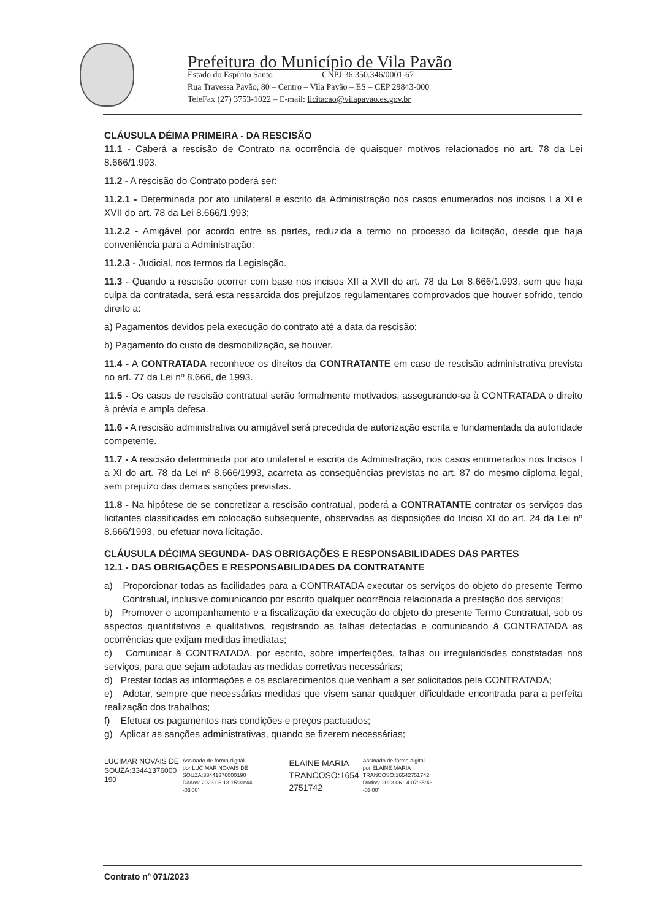Prefeitura do Município de Vila Pavão
Estado do Espírito Santo CNPJ 36.350.346/0001-67
Rua Travessa Pavão, 80 – Centro – Vila Pavão – ES – CEP 29843-000
TeleFax (27) 3753-1022 – E-mail: licitacao@vilapavao.es.gov.br
CLÁUSULA DÉIMA PRIMEIRA - DA RESCISÃO
11.1 - Caberá a rescisão de Contrato na ocorrência de quaisquer motivos relacionados no art. 78 da Lei 8.666/1.993.
11.2 - A rescisão do Contrato poderá ser:
11.2.1 - Determinada por ato unilateral e escrito da Administração nos casos enumerados nos incisos I a XI e XVII do art. 78 da Lei 8.666/1.993;
11.2.2 - Amigável por acordo entre as partes, reduzida a termo no processo da licitação, desde que haja conveniência para a Administração;
11.2.3 - Judicial, nos termos da Legislação.
11.3 - Quando a rescisão ocorrer com base nos incisos XII a XVII do art. 78 da Lei 8.666/1.993, sem que haja culpa da contratada, será esta ressarcida dos prejuízos regulamentares comprovados que houver sofrido, tendo direito a:
a) Pagamentos devidos pela execução do contrato até a data da rescisão;
b) Pagamento do custo da desmobilização, se houver.
11.4 - A CONTRATADA reconhece os direitos da CONTRATANTE em caso de rescisão administrativa prevista no art. 77 da Lei nº 8.666, de 1993.
11.5 - Os casos de rescisão contratual serão formalmente motivados, assegurando-se à CONTRATADA o direito à prévia e ampla defesa.
11.6 - A rescisão administrativa ou amigável será precedida de autorização escrita e fundamentada da autoridade competente.
11.7 - A rescisão determinada por ato unilateral e escrita da Administração, nos casos enumerados nos Incisos I a XI do art. 78 da Lei nº 8.666/1993, acarreta as consequências previstas no art. 87 do mesmo diploma legal, sem prejuízo das demais sanções previstas.
11.8 - Na hipótese de se concretizar a rescisão contratual, poderá a CONTRATANTE contratar os serviços das licitantes classificadas em colocação subsequente, observadas as disposições do Inciso XI do art. 24 da Lei nº 8.666/1993, ou efetuar nova licitação.
CLÁUSULA DÉCIMA SEGUNDA- DAS OBRIGAÇÕES E RESPONSABILIDADES DAS PARTES
12.1 - DAS OBRIGAÇÕES E RESPONSABILIDADES DA CONTRATANTE
a) Proporcionar todas as facilidades para a CONTRATADA executar os serviços do objeto do presente Termo Contratual, inclusive comunicando por escrito qualquer ocorrência relacionada a prestação dos serviços;
b) Promover o acompanhamento e a fiscalização da execução do objeto do presente Termo Contratual, sob os aspectos quantitativos e qualitativos, registrando as falhas detectadas e comunicando à CONTRATADA as ocorrências que exijam medidas imediatas;
c) Comunicar à CONTRATADA, por escrito, sobre imperfeições, falhas ou irregularidades constatadas nos serviços, para que sejam adotadas as medidas corretivas necessárias;
d) Prestar todas as informações e os esclarecimentos que venham a ser solicitados pela CONTRATADA;
e) Adotar, sempre que necessárias medidas que visem sanar qualquer dificuldade encontrada para a perfeita realização dos trabalhos;
f) Efetuar os pagamentos nas condições e preços pactuados;
g) Aplicar as sanções administrativas, quando se fizerem necessárias;
LUCIMAR NOVAIS DE
SOUZA:33441376000
190
Assinado de forma digital
por LUCIMAR NOVAIS DE
SOUZA:33441376000190
Dados: 2023.06.13 15:39:44
-03'00'
ELAINE MARIA
TRANCOSO:1654
2751742
Assinado de forma digital
por ELAINE MARIA
TRANCOSO:16542751742
Dados: 2023.06.14 07:35:43
-03'00'
Contrato nº 071/2023